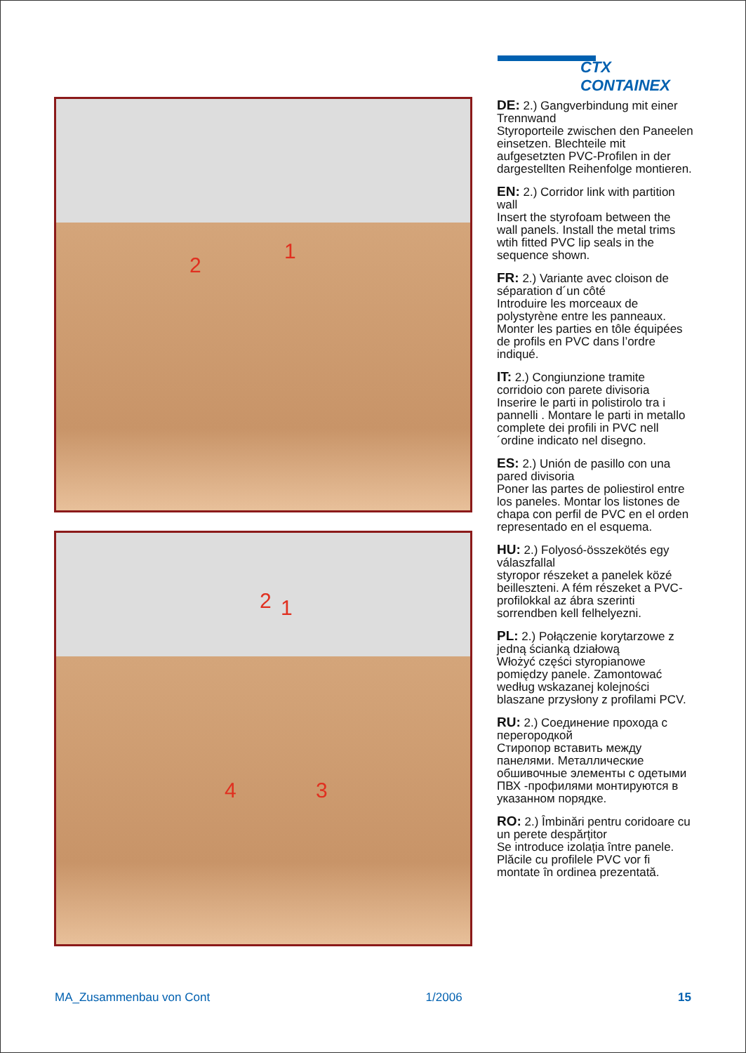CTX CONTAINEX
2
1
2 1
4 3
DE: 2.) Gangverbindung mit einer Trennwand
Styroporteile zwischen den Paneelen einsetzen. Blechteile mit aufgesetzten PVC-Profilen in der dargestellten Reihenfolge montieren.
EN: 2.) Corridor link with partition wall
Insert the styrofoam between the wall panels. Install the metal trims wtih fitted PVC lip seals in the sequence shown.
FR: 2.) Variante avec cloison de séparation d´un côté
Introduire les morceaux de polystyrène entre les panneaux. Monter les parties en tôle équipées de profils en PVC dans l’ordre indiqué.
IT: 2.) Congiunzione tramite corridoio con parete divisoria
Inserire le parti in polistirolo tra i pannelli . Montare le parti in metallo complete dei profili in PVC nell´ordine indicato nel disegno.
ES: 2.) Unión de pasillo con una pared divisoria
Poner las partes de poliestirol entre los paneles. Montar los listones de chapa con perfil de PVC en el orden representado en el esquema.
HU: 2.) Folyosó-összekötés egy válaszfallal
styropor részeket a panelek közé beilleszteni. A fém részeket a PVC-profilokkal az ábra szerinti sorrendben kell felhelyezni.
PL: 2.) Połączenie korytarzowe z jedną ścianką działową
Włożyć części styropianowe pomiędzy panele. Zamontować według wskazanej kolejności blaszane przysłony z profilami PCV.
RU: 2.) Соединение прохода с перегородкой
Стиропор вставить между панелями. Металлические обшивочные элементы с одетыми ПВХ -профилями монтируются в указанном порядке.
RO: 2.) Îmbinări pentru coridoare cu un perete despărțitor
Se introduce izolația între panele. Plăcile cu profilele PVC vor fi montate în ordinea prezentată.
MA_Zusammenbau von Cont 1/2006 15